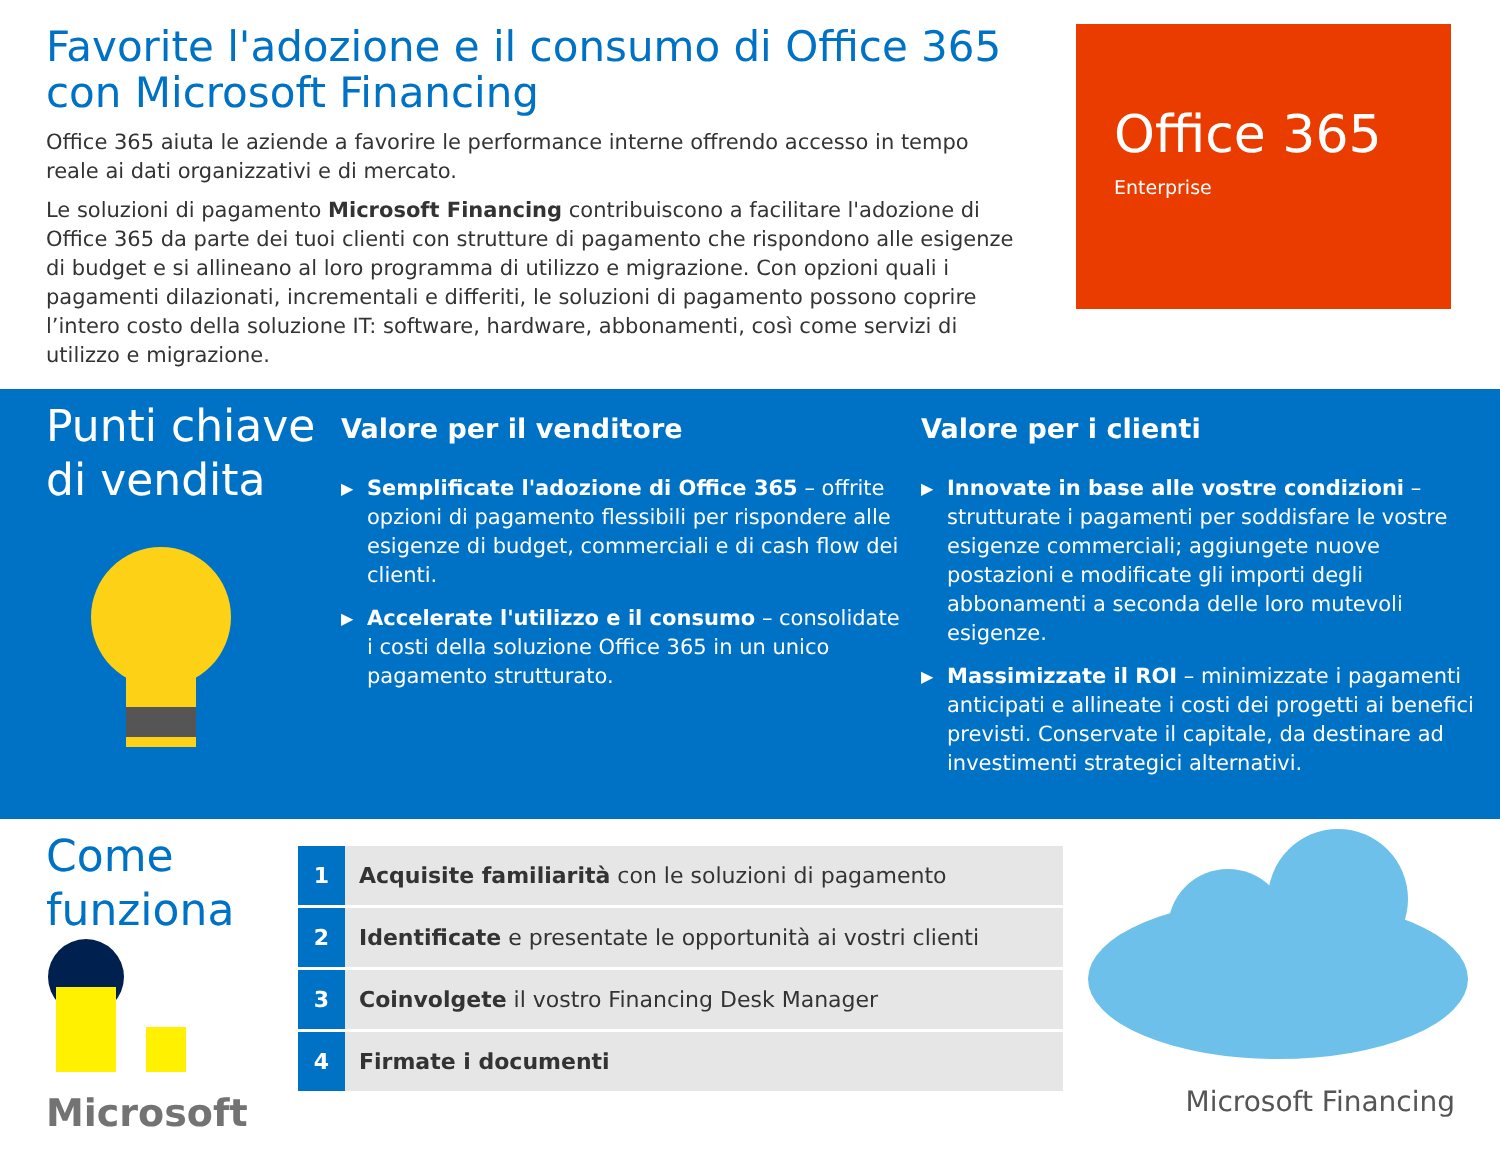Favorite l'adozione e il consumo di Office 365 con Microsoft Financing
Office 365 aiuta le aziende a favorire le performance interne offrendo accesso in tempo reale ai dati organizzativi e di mercato.
Le soluzioni di pagamento Microsoft Financing contribuiscono a facilitare l'adozione di Office 365 da parte dei tuoi clienti con strutture di pagamento che rispondono alle esigenze di budget e si allineano al loro programma di utilizzo e migrazione. Con opzioni quali i pagamenti dilazionati, incrementali e differiti, le soluzioni di pagamento possono coprire l’intero costo della soluzione IT: software, hardware, abbonamenti, così come servizi di utilizzo e migrazione.
Office 365
Enterprise
Punti chiave di vendita
Valore per il venditore
▶ Semplificate l'adozione di Office 365 – offrite opzioni di pagamento flessibili per rispondere alle esigenze di budget, commerciali e di cash flow dei clienti.
▶ Accelerate l'utilizzo e il consumo – consolidate i costi della soluzione Office 365 in un unico pagamento strutturato.
Valore per i clienti
▶ Innovate in base alle vostre condizioni – strutturate i pagamenti per soddisfare le vostre esigenze commerciali; aggiungete nuove postazioni e modificate gli importi degli abbonamenti a seconda delle loro mutevoli esigenze.
▶ Massimizzate il ROI – minimizzate i pagamenti anticipati e allineate i costi dei progetti ai benefici previsti. Conservate il capitale, da destinare ad investimenti strategici alternativi.
Come funziona
Microsoft
| 1 | Acquisite familiarità con le soluzioni di pagamento |
| 2 | Identificate e presentate le opportunità ai vostri clienti |
| 3 | Coinvolgete il vostro Financing Desk Manager |
| 4 | Firmate i documenti |
Microsoft Financing